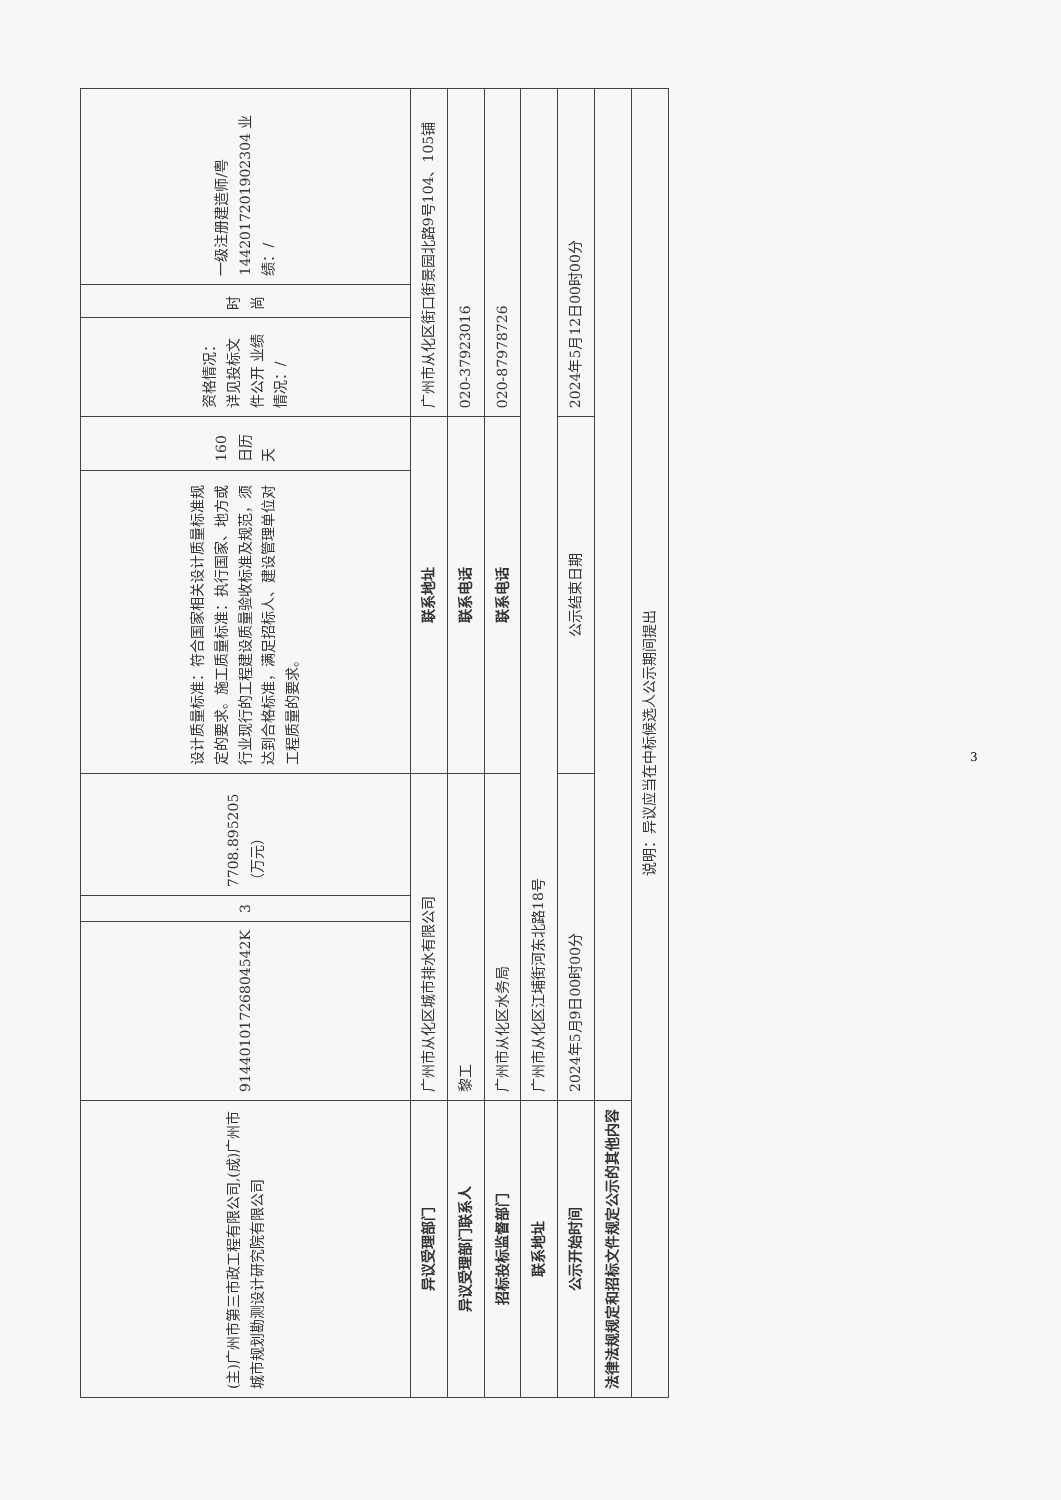| (主)广州市第三市政工程有限公司,(成)广州市城市规划勘测设计研究院有限公司 | 91440101726804542K | 3 | 7708.895205（万元） | 设计质量标准：符合国家相关设计质量标准规定的要求。施工质量标准：执行国家、地方或行业现行的工程建设质量验收标准及规范，须达到合格标准，满足招标人、建设管理单位对工程质量的要求。 | 160 日历天 | 资格情况：详见投标文件公开 业绩情况：/ | 时尚 | 一级注册建造师/粤1442017201902304 业绩：/ |
| 异议受理部门 | 广州市从化区城市排水有限公司 | | | 联系地址 | | 广州市从化区街口街景园北路9号104、105铺 | | |
| 异议受理部门联系人 | 黎工 | | | 联系电话 | | 020-37923016 | | |
| 招标投标监督部门 | 广州市从化区水务局 | | | 联系电话 | | 020-87978726 | | |
| 联系地址 | 广州市从化区江埔街河东北路18号 | | | | | | | |
| 公示开始时间 | 2024年5月9日00时00分 | | | 公示结束日期 | | 2024年5月12日00时00分 | | |
| 法律法规规定和招标文件规定公示的其他内容 | | | | | | | | |
| 说明：异议应当在中标候选人公示期间提出 | | | | | | | | |
3